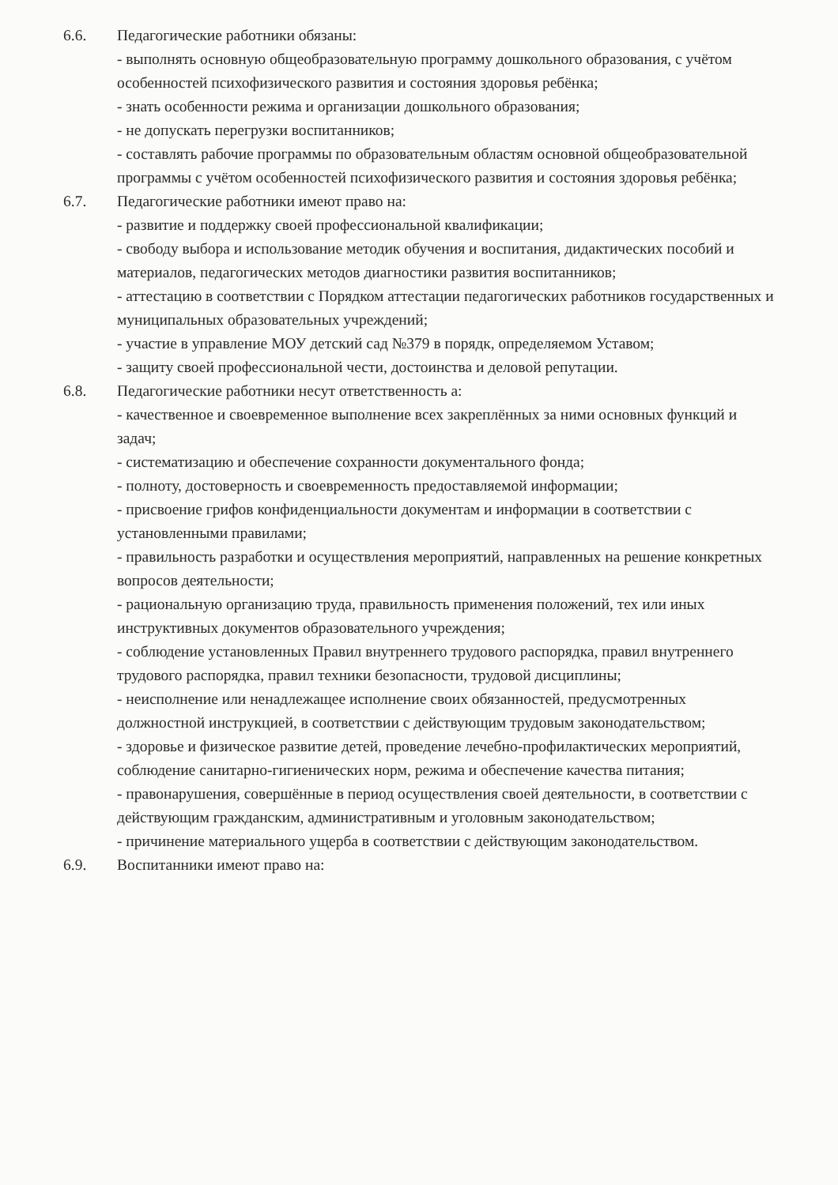6.6. Педагогические работники обязаны:
- выполнять основную общеобразовательную программу дошкольного образования, с учётом особенностей психофизического развития и состояния здоровья ребёнка;
- знать особенности режима и организации дошкольного образования;
- не допускать перегрузки воспитанников;
- составлять рабочие программы по образовательным областям основной общеобразовательной программы с учётом особенностей психофизического развития и состояния здоровья ребёнка;
6.7. Педагогические работники имеют право на:
- развитие и поддержку своей профессиональной квалификации;
- свободу выбора и использование методик обучения и воспитания, дидактических пособий и материалов, педагогических методов диагностики развития воспитанников;
- аттестацию в соответствии с Порядком аттестации педагогических работников государственных и муниципальных образовательных учреждений;
- участие в управление МОУ детский сад №379 в порядк, определяемом Уставом;
- защиту своей профессиональной чести, достоинства и деловой репутации.
6.8. Педагогические работники несут ответственность а:
- качественное и своевременное выполнение всех закреплённых за ними основных функций и задач;
- систематизацию и обеспечение сохранности документального фонда;
- полноту, достоверность и своевременность предоставляемой информации;
- присвоение грифов конфиденциальности документам и информации в соответствии с установленными правилами;
- правильность разработки и осуществления мероприятий, направленных на решение конкретных вопросов деятельности;
- рациональную организацию труда, правильность применения положений, тех или иных инструктивных документов образовательного учреждения;
- соблюдение установленных Правил внутреннего трудового распорядка, правил внутреннего трудового распорядка, правил техники безопасности, трудовой дисциплины;
- неисполнение или ненадлежащее исполнение своих обязанностей, предусмотренных должностной инструкцией, в соответствии с действующим трудовым законодательством;
- здоровье и физическое развитие детей, проведение лечебно-профилактических мероприятий, соблюдение санитарно-гигиенических норм, режима и обеспечение качества питания;
- правонарушения, совершённые в период осуществления своей деятельности, в соответствии с действующим гражданским, административным и уголовным законодательством;
- причинение материального ущерба в соответствии с действующим законодательством.
6.9. Воспитанники имеют право на: